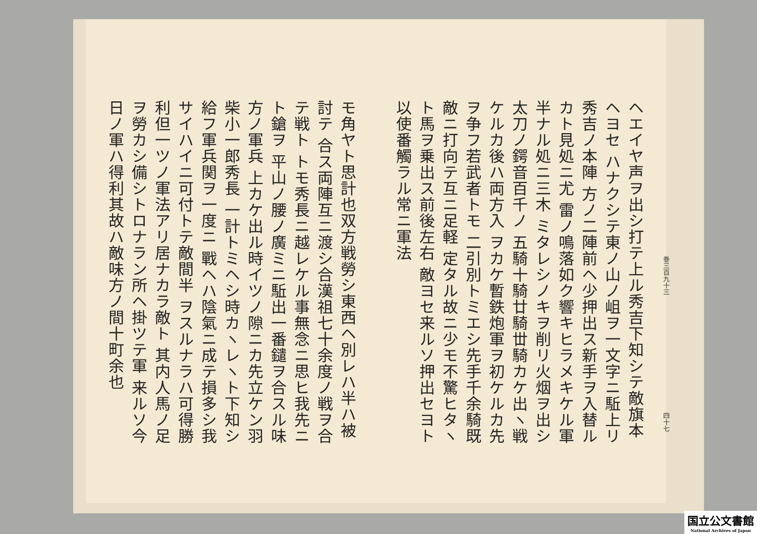モ角ヤト思計也双方戦勞シ東西ヘ別レハ半ハ被討テ 合ス両陣互ニ渡シ合漢祖七十余度ノ戦ヲ合テ戦ト トモ秀長ニ越レケル事無念ニ思ヒ我先ニト鎗ヲ 平山ノ腰ノ廣ミニ駈出一番鑓ヲ合スル味方ノ軍兵 上カケ出ル時イツノ隙ニカ先立ケン羽柴小一郎秀長 一計トミヘシ時カヽレヽト下知シ給フ軍兵関ヲ一度ニ 戰ヘハ陰氣ニ成テ損多シ我サイハイニ可付トテ敵間半 ヲスルナラハ可得勝利但一ツノ軍法アリ居ナカラ敵ト 其内人馬ノ足ヲ勞カシ備シトロナラン所ヘ掛ツテ軍 来ルソ今日ノ軍ハ得利其故ハ敵味方ノ間十町余也
ヘエイヤ声ヲ出シ打テ上ル秀吉下知シテ敵旗本ヘヨセ ハナクシテ東ノ山ノ岨ヲ一文字ニ駈上リ秀吉ノ本陣 方ノ二陣前ヘ少押出ス新手ヲ入替ルカト見処ニ尤 雷ノ鳴落如ク響キヒラメキケル軍半ナル処ニ三木 ミタレシノキヲ削リ火烟ヲ出シ太刀ノ鍔音百千ノ 五騎十騎廿騎丗騎カケ出ヽ戦ケルカ後ハ両方入 ヲカケ暫鉄炮軍ヲ初ケルカ先ヲ争フ若武者トモ 二引別トミエシ先手千余騎既敵ニ打向テ互ニ足軽 定タル故ニ少モ不驚ヒタヽト馬ヲ乗出ス前後左右 敵ヨセ来ルソ押出セヨト以使番觸ラル常ニ軍法
巻三百九十三
四十七
国立公文書館
National Archives of Japan